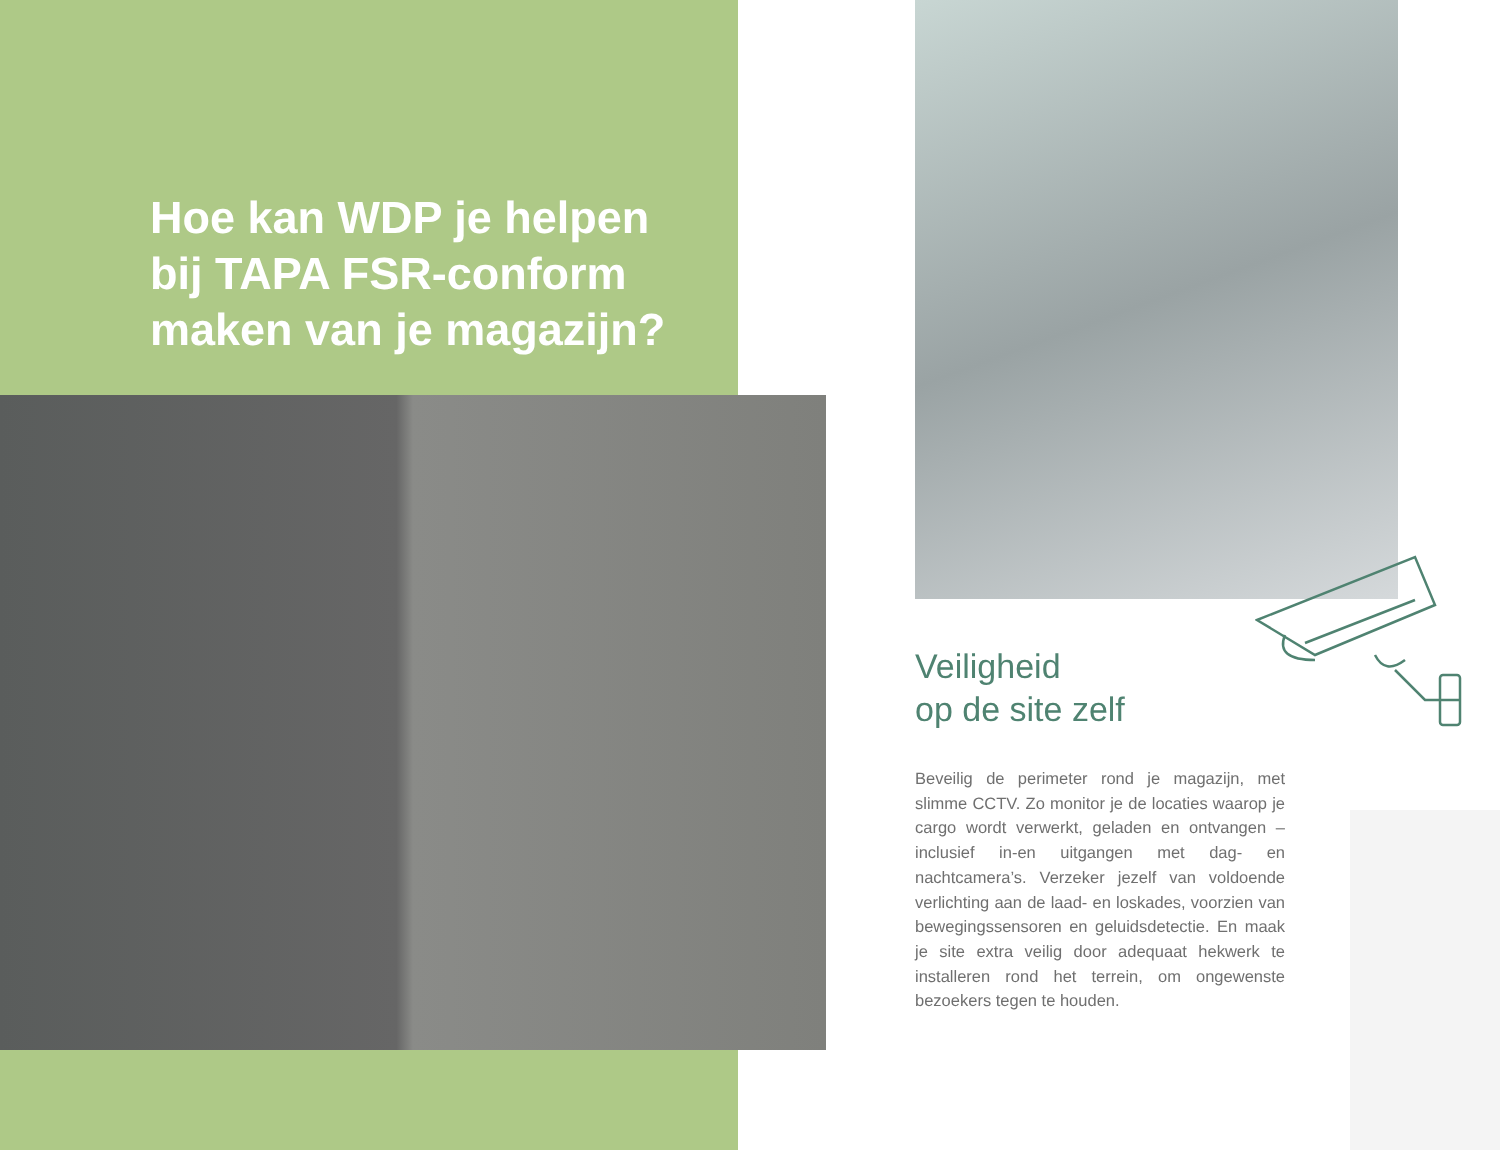Hoe kan WDP je helpen
bij TAPA FSR-conform
maken van je magazijn?
Veiligheid
op de site zelf
Beveilig de perimeter rond je magazijn, met slimme CCTV. Zo monitor je de locaties waarop je cargo wordt verwerkt, geladen en ontvangen – inclusief in-en uitgangen met dag- en nachtcamera’s. Verzeker jezelf van voldoende verlichting aan de laad- en loskades, voorzien van bewegingssensoren en geluidsdetectie. En maak je site extra veilig door adequaat hekwerk te installeren rond het terrein, om ongewenste bezoekers tegen te houden.